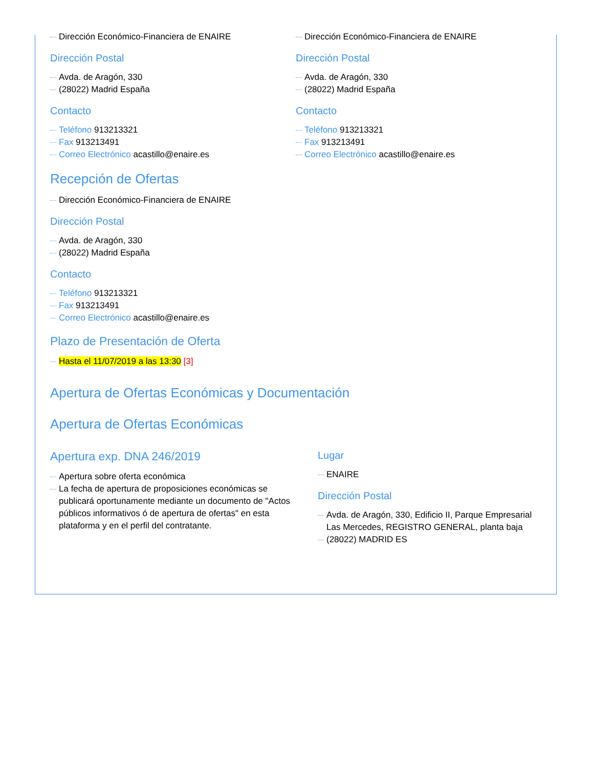Dirección Económico-Financiera de ENAIRE
Dirección Postal
Avda. de Aragón, 330
(28022) Madrid España
Contacto
Teléfono 913213321
Fax 913213491
Correo Electrónico acastillo@enaire.es
Dirección Económico-Financiera de ENAIRE
Dirección Postal
Avda. de Aragón, 330
(28022) Madrid España
Contacto
Teléfono 913213321
Fax 913213491
Correo Electrónico acastillo@enaire.es
Recepción de Ofertas
Dirección Económico-Financiera de ENAIRE
Dirección Postal
Avda. de Aragón, 330
(28022) Madrid España
Contacto
Teléfono 913213321
Fax 913213491
Correo Electrónico acastillo@enaire.es
Plazo de Presentación de Oferta
Hasta el 11/07/2019 a las 13:30 [3]
Apertura de Ofertas Económicas y Documentación
Apertura de Ofertas Económicas
Apertura exp. DNA 246/2019
Apertura sobre oferta económica
La fecha de apertura de proposiciones económicas se publicará oportunamente mediante un documento de "Actos públicos informativos ó de apertura de ofertas" en esta plataforma y en el perfil del contratante.
Lugar
ENAIRE
Dirección Postal
Avda. de Aragón, 330, Edificio II, Parque Empresarial Las Mercedes, REGISTRO GENERAL, planta baja
(28022) MADRID ES